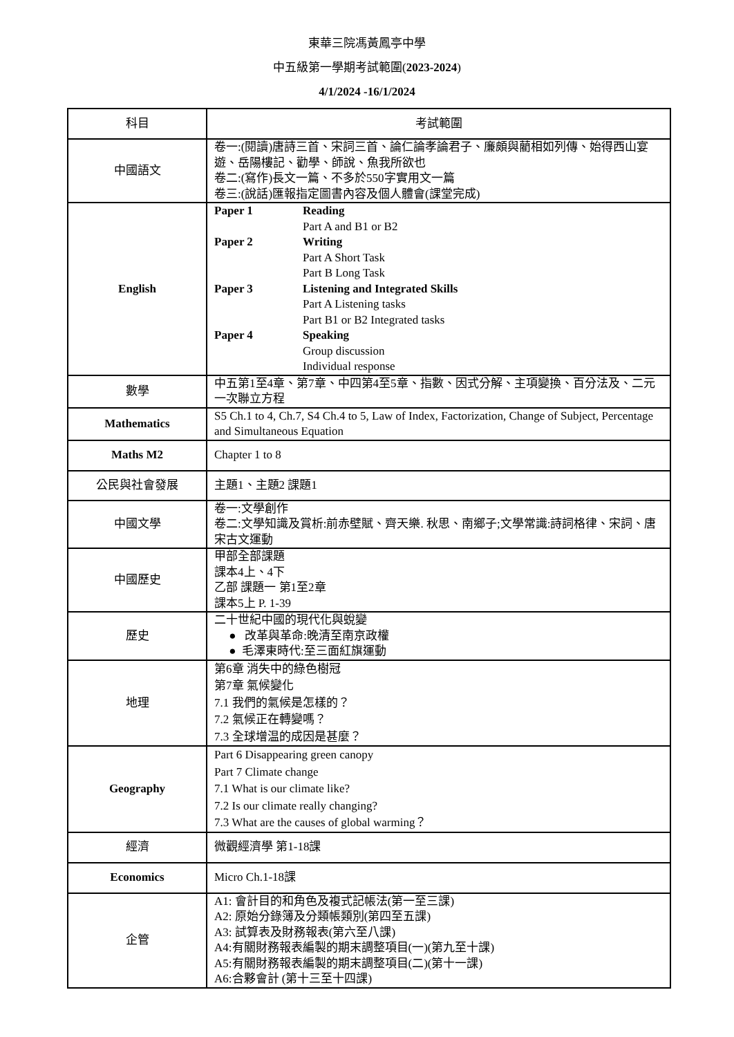東華三院馮黃鳳亭中學
中五級第一學期考試範圍(2023-2024)
4/1/2024 -16/1/2024
| 科目 | 考試範圍 |
| --- | --- |
| 中國語文 | 卷一:(閱讀)唐詩三首、宋詞三首、論仁論孝論君子、廉頗與藺相如列傳、始得西山宴遊、岳陽樓記、勸學、師說、魚我所欲也 卷二:(寫作)長文一篇、不多於550字實用文一篇 卷三:(說話)匯報指定圖書內容及個人體會(課堂完成) |
| English | Paper 1 Reading Part A and B1 or B2 Paper 2 Writing Part A Short Task Part B Long Task Paper 3 Listening and Integrated Skills Part A Listening tasks Part B1 or B2 Integrated tasks Paper 4 Speaking Group discussion Individual response |
| 數學 | 中五第1至4章、第7章、中四第4至5章、指數、因式分解、主項變換、百分法及、二元一次聯立方程 |
| Mathematics | S5 Ch.1 to 4, Ch.7, S4 Ch.4 to 5, Law of Index, Factorization, Change of Subject, Percentage and Simultaneous Equation |
| Maths M2 | Chapter 1 to 8 |
| 公民與社會發展 | 主題1、主題2 課題1 |
| 中國文學 | 卷一:文學創作 卷二:文學知識及賞析:前赤壁賦、齊天樂. 秋思、南鄉子;文學常識:詩詞格律、宋詞、唐宋古文運動 |
| 中國歷史 | 甲部全部課題 課本4上、4下 乙部 課題一 第1至2章 課本5上 P. 1-39 |
| 歷史 | 二十世紀中國的現代化與蛻變 ● 改革與革命:晚清至南京政權 ● 毛澤東時代:至三面紅旗運動 |
| 地理 | 第6章 消失中的綠色樹冠 第7章 氣候變化 7.1 我們的氣候是怎樣的？ 7.2 氣候正在轉變嗎？ 7.3 全球增温的成因是甚麼？ |
| Geography | Part 6 Disappearing green canopy Part 7 Climate change 7.1 What is our climate like? 7.2 Is our climate really changing? 7.3 What are the causes of global warming？ |
| 經濟 | 微觀經濟學 第1-18課 |
| Economics | Micro Ch.1-18課 |
| 企管 | A1: 會計目的和角色及複式記帳法(第一至三課) A2: 原始分錄簿及分類帳類別(第四至五課) A3: 試算表及財務報表(第六至八課) A4:有關財務報表編製的期末調整項目(一)(第九至十課) A5:有關財務報表編製的期末調整項目(二)(第十一課) A6:合夥會計 (第十三至十四課) |